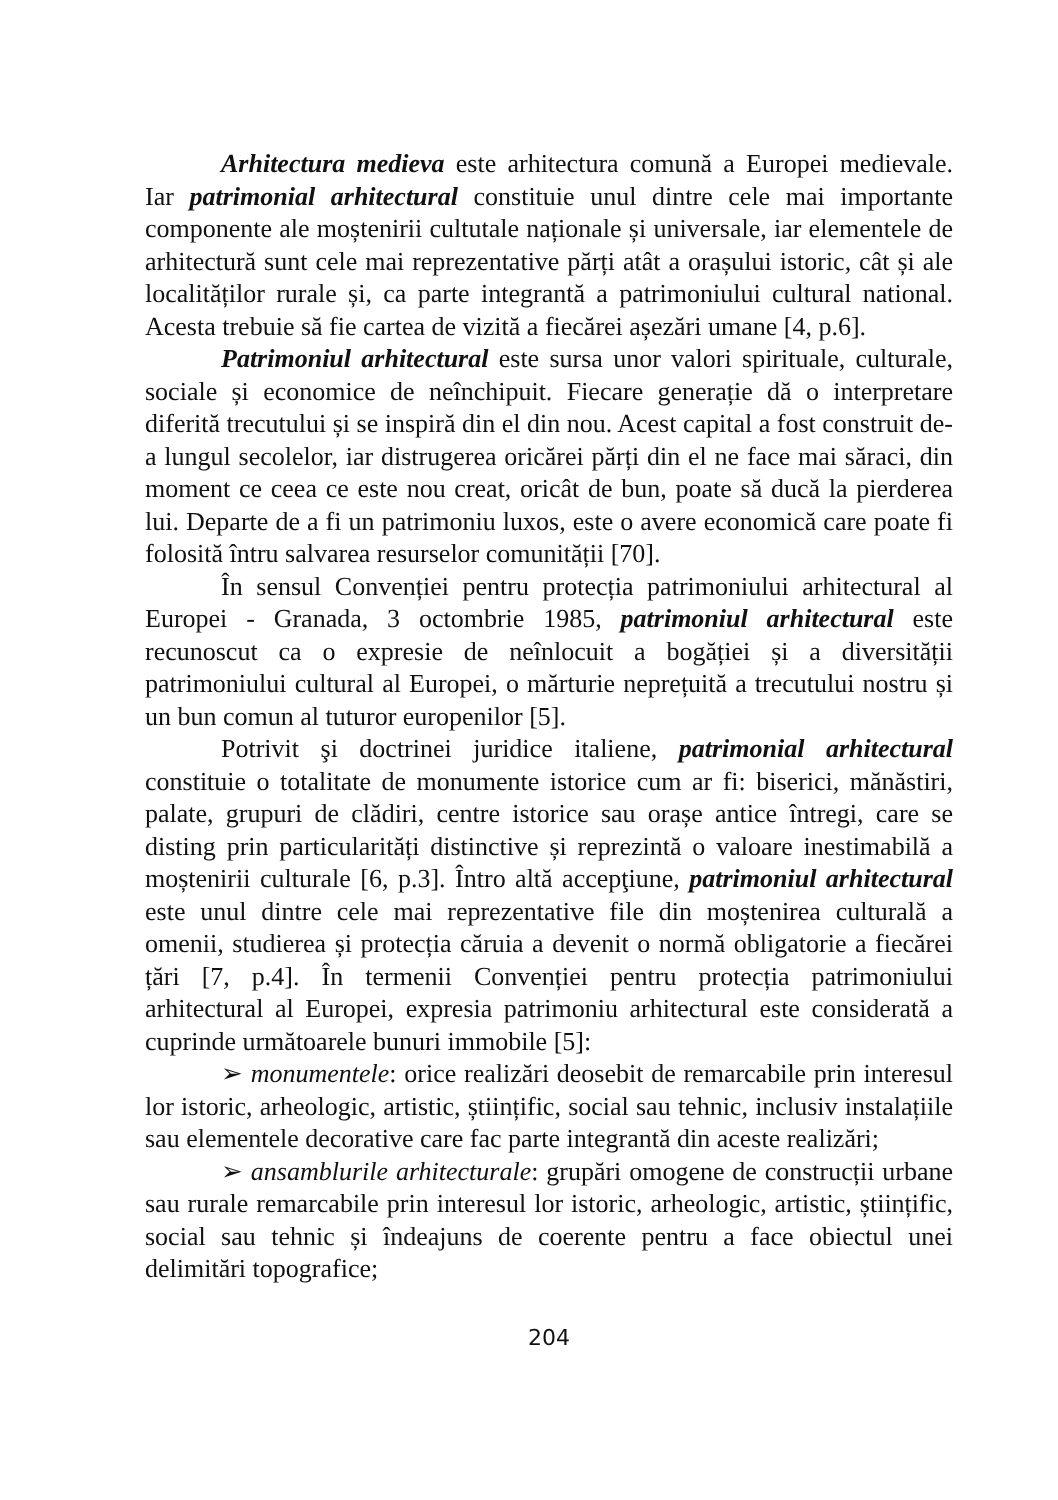Arhitectura medieva este arhitectura comună a Europei medievale. Iar patrimonial arhitectural constituie unul dintre cele mai importante componente ale moștenirii cultutale naționale și universale, iar elementele de arhitectură sunt cele mai reprezentative părți atât a orașului istoric, cât și ale localităților rurale și, ca parte integrantă a patrimoniului cultural national. Acesta trebuie să fie cartea de vizită a fiecărei așezări umane [4, p.6].
Patrimoniul arhitectural este sursa unor valori spirituale, culturale, sociale și economice de neînchipuit. Fiecare generație dă o interpretare diferită trecutului și se inspiră din el din nou. Acest capital a fost construit de-a lungul secolelor, iar distrugerea oricărei părți din el ne face mai săraci, din moment ce ceea ce este nou creat, oricât de bun, poate să ducă la pierderea lui. Departe de a fi un patrimoniu luxos, este o avere economică care poate fi folosită întru salvarea resurselor comunității [70].
În sensul Convenției pentru protecția patrimoniului arhitectural al Europei - Granada, 3 octombrie 1985, patrimoniul arhitectural este recunoscut ca o expresie de neînlocuit a bogăției și a diversității patrimoniului cultural al Europei, o mărturie neprețuită a trecutului nostru și un bun comun al tuturor europenilor [5].
Potrivit şi doctrinei juridice italiene, patrimonial arhitectural constituie o totalitate de monumente istorice cum ar fi: biserici, mănăstiri, palate, grupuri de clădiri, centre istorice sau orașe antice întregi, care se disting prin particularități distinctive și reprezintă o valoare inestimabilă a moștenirii culturale [6, p.3]. Întro altă accepţiune, patrimoniul arhitectural este unul dintre cele mai reprezentative file din moștenirea culturală a omenii, studierea și protecția căruia a devenit o normă obligatorie a fiecărei țări [7, p.4]. În termenii Convenției pentru protecția patrimoniului arhitectural al Europei, expresia patrimoniu arhitectural este considerată a cuprinde următoarele bunuri immobile [5]:
➢ monumentele: orice realizări deosebit de remarcabile prin interesul lor istoric, arheologic, artistic, științific, social sau tehnic, inclusiv instalațiile sau elementele decorative care fac parte integrantă din aceste realizări;
➢ ansamblurile arhitecturale: grupări omogene de construcții urbane sau rurale remarcabile prin interesul lor istoric, arheologic, artistic, științific, social sau tehnic și îndeajuns de coerente pentru a face obiectul unei delimitări topografice;
204